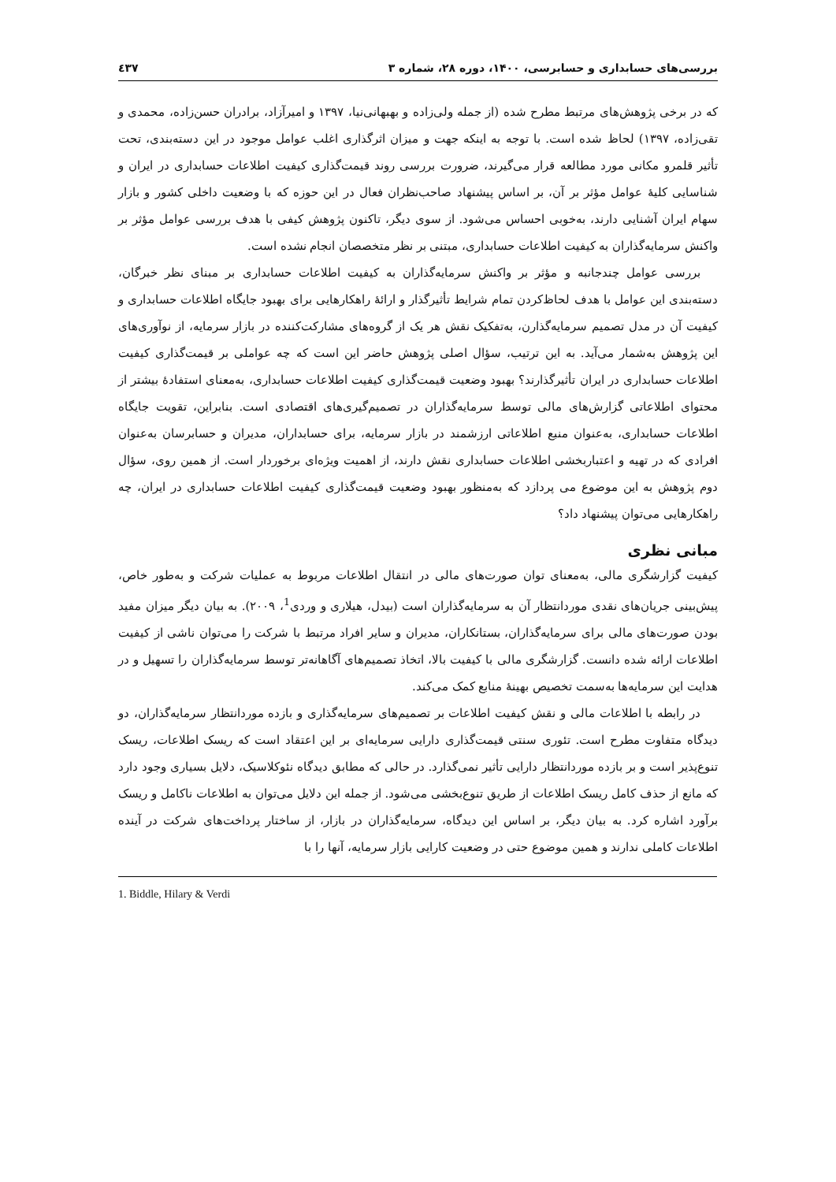بررسی‌های حسابداری و حسابرسی، ۱۴۰۰، دوره ۲۸، شماره ۳ ٤٣٧
که در برخی پژوهش‌های مرتبط مطرح شده (از جمله ولی‌زاده و بهبهانی‌نیا، ۱۳۹۷ و امیرآزاد، برادران حسن‌زاده، محمدی و تقی‌زاده، ۱۳۹۷) لحاظ شده است. با توجه به اینکه جهت و میزان اثرگذاری اغلب عوامل موجود در این دسته‌بندی، تحت تأثیر قلمرو مکانی مورد مطالعه قرار می‌گیرند، ضرورت بررسی روند قیمت‌گذاری کیفیت اطلاعات حسابداری در ایران و شناسایی کلیهٔ عوامل مؤثر بر آن، بر اساس پیشنهاد صاحب‌نظران فعال در این حوزه که با وضعیت داخلی کشور و بازار سهام ایران آشنایی دارند، به‌خوبی احساس می‌شود. از سوی دیگر، تاکنون پژوهش کیفی با هدف بررسی عوامل مؤثر بر واکنش سرمایه‌گذاران به کیفیت اطلاعات حسابداری، مبتنی بر نظر متخصصان انجام نشده است.
بررسی عوامل چندجانبه و مؤثر بر واکنش سرمایه‌گذاران به کیفیت اطلاعات حسابداری بر مبنای نظر خبرگان، دسته‌بندی این عوامل با هدف لحاظ‌کردن تمام شرایط تأثیرگذار و ارائهٔ راهکارهایی برای بهبود جایگاه اطلاعات حسابداری و کیفیت آن در مدل تصمیم سرمایه‌گذارن، به‌تفکیک نقش هر یک از گروه‌های مشارکت‌کننده در بازار سرمایه، از نوآوری‌های این پژوهش به‌شمار می‌آید. به این ترتیب، سؤال اصلی پژوهش حاضر این است که چه عواملی بر قیمت‌گذاری کیفیت اطلاعات حسابداری در ایران تأثیرگذارند؟ بهبود وضعیت قیمت‌گذاری کیفیت اطلاعات حسابداری، به‌معنای استفادهٔ بیشتر از محتوای اطلاعاتی گزارش‌های مالی توسط سرمایه‌گذاران در تصمیم‌گیری‌های اقتصادی است. بنابراین، تقویت جایگاه اطلاعات حسابداری، به‌عنوان منبع اطلاعاتی ارزشمند در بازار سرمایه، برای حسابداران، مدیران و حسابرسان به‌عنوان افرادی که در تهیه و اعتباربخشی اطلاعات حسابداری نقش دارند، از اهمیت ویژه‌ای برخوردار است. از همین روی، سؤال دوم پژوهش به این موضوع می پردازد که به‌منظور بهبود وضعیت قیمت‌گذاری کیفیت اطلاعات حسابداری در ایران، چه راهکارهایی می‌توان پیشنهاد داد؟
مبانی نظری
کیفیت گزارشگری مالی، به‌معنای توان صورت‌های مالی در انتقال اطلاعات مربوط به عملیات شرکت و به‌طور خاص، پیش‌بینی جریان‌های نقدی موردانتظار آن به سرمایه‌گذاران است (بیدل، هیلاری و وردی<sup>1</sup>، ۲۰۰۹). به بیان دیگر میزان مفید بودن صورت‌های مالی برای سرمایه‌گذاران، بستانکاران، مدیران و سایر افراد مرتبط با شرکت را می‌توان ناشی از کیفیت اطلاعات ارائه شده دانست. گزارشگری مالی با کیفیت بالا، اتخاذ تصمیم‌های آگاهانه‌تر توسط سرمایه‌گذاران را تسهیل و در هدایت این سرمایه‌ها به‌سمت تخصیص بهینهٔ منابع کمک می‌کند.
در رابطه با اطلاعات مالی و نقش کیفیت اطلاعات بر تصمیم‌های سرمایه‌گذاری و بازده موردانتظار سرمایه‌گذاران، دو دیدگاه متفاوت مطرح است. تئوری سنتی قیمت‌گذاری دارایی سرمایه‌ای بر این اعتقاد است که ریسک اطلاعات، ریسک تنوع‌پذیر است و بر بازده موردانتظار دارایی تأثیر نمی‌گذارد. در حالی که مطابق دیدگاه نئوکلاسیک، دلایل بسیاری وجود دارد که مانع از حذف کامل ریسک اطلاعات از طریق تنوع‌بخشی می‌شود. از جمله این دلایل می‌توان به اطلاعات ناکامل و ریسک برآورد اشاره کرد. به بیان دیگر، بر اساس این دیدگاه، سرمایه‌گذاران در بازار، از ساختار پرداخت‌های شرکت در آینده اطلاعات کاملی ندارند و همین موضوع حتی در وضعیت کارایی بازار سرمایه، آنها را با
1. Biddle, Hilary & Verdi